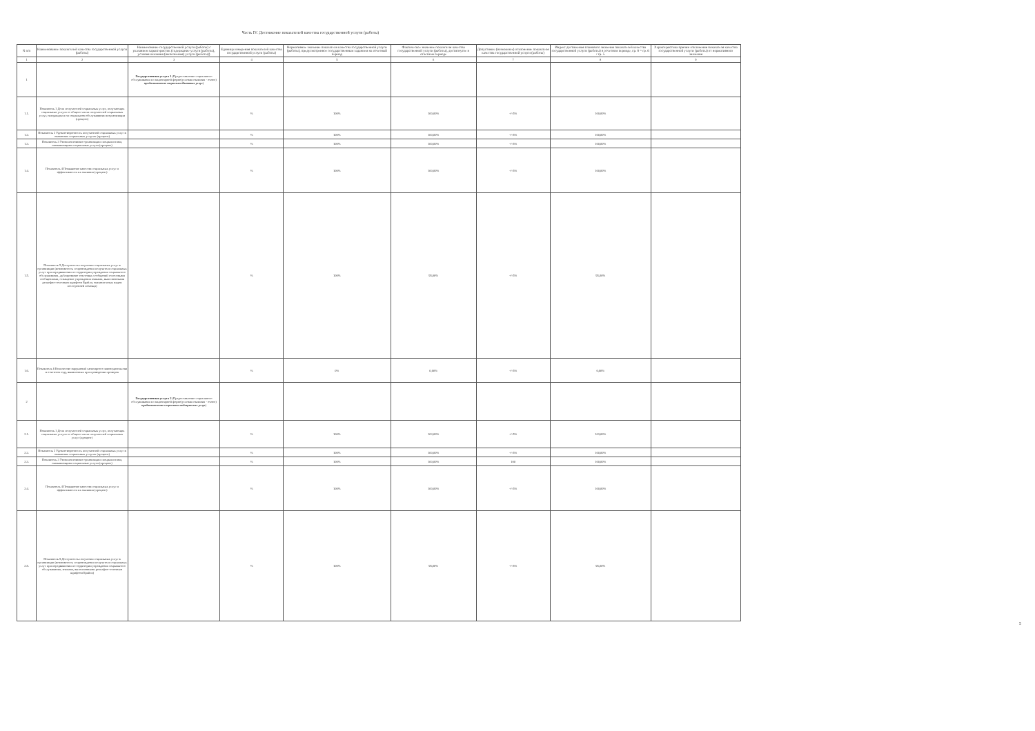Часть IV. Достижение показателей качества государственной услуги (работы)
| N п/п | Наименование показателей качества государственной услуги (работы) | Наименование государственной услуги (работы) с указанием характеристик (содержание услуги (работы), условия оказания (выполнения) услуги (работы)) | Единица измерения показателей качества государственной услуги (работы) | Нормативное значение показателя качества государственной услуги (работы), предусмотренное государственным заданием на отчетный период | Фактическое значение показателя качества государственной услуги (работы), достигнутое в отчетном периоде | Допустимое (возможное) отклонение показателя качества государственной услуги (работы) | Индекс достижения планового значения показателей качества государственной услуги (работы) в отчетном периоде, гр. 8 = гр. 6 / гр. 5 | Характеристика причин отклонения показателя качества государственной услуги (работы) от нормативного значения |
| --- | --- | --- | --- | --- | --- | --- | --- | --- |
| 1 | 2 | 3 | 4 | 5 | 6 | 7 | 8 | 9 |
| 1 | | Государственная услуга 1 (Предоставление социального обслуживания в стационарной форме(условия оказания - очное) предоставление социально-бытовых услуг ) | | | | | | |
| 1.1. | Показатель 1 Доля получателей социальных услуг, получающих социальные услуги от общего числа получателей социальных услуг, находящихся на социальном обслуживании в организации (процент) | | % | 100% | 100,00% | +/-5% | 100,00% | |
| 1.2. | Показатель 2 Удовлетворенность получателей социальных услуг в оказанных социальных услугах (процент) | | % | 100% | 100,00% | +/-5% | 100,00% | |
| 1.3. | Показатель 3 Укомплектование организации специалистами, оказывающими социальные услуги (процент) | | % | 100% | 100,00% | +/-5% | 100,00% | |
| 1.4. | Показатель 4 Повышение качества социальных услуг и эффективности их оказания (процент) | | % | 100% | 100,00% | +/-5% | 100,00% | |
| 1.5. | Показатель 5 Доступность получения социальных услуг в организации (возможность сопровождения получателя социальных услуг при передвижении по территории учреждения социального обслуживания, дублирование текстовых сообщений голосовыми сообщениями, оснащение учреждения знаками, выполненными рельефно-точечным шрифтом Брайля, оказание иных видов посторонней помощи) | | % | 100% | 95,00% | +/-5% | 95,00% | |
| 1.6. | Показатель 6 Количество нарушений санитарного законодательства в отчетном году, выявленных при проведении проверок | | % | 0% | 0,00% | +/-5% | 0,00% | |
| 2 | | Государственная услуга 2 (Предоставление социального обслуживания в стационарной форме(условия оказания - очное) предоставление социально-медицинских услуг ) | | | | | | |
| 2.1. | Показатель 1 Доля получателей социальных услуг, получающих социальные услуги от общего числа получателей социальных услуг (процент) | | % | 100% | 103,00% | +/-5% | 103,00% | |
| 2.2. | Показатель 2 Удовлетворенность получателей социальных услуг в оказанных социальных услугах (процент) | | % | 100% | 100,00% | +/-5% | 100,00% | |
| 2.3. | Показатель 3 Укомплектование организации специалистами, оказывающими социальные услуги (процент) | | % | 100% | 100,00% | 100 | 100,00% | |
| 2.4. | Показатель 4 Повышение качества социальных услуг и эффективности их оказания (процент) | | % | 100% | 100,00% | +/-5% | 100,00% | |
| 2.5. | Показатель 5 Доступность получения социальных услуг в организации (возможность сопровождения получателя социальных услуг при передвижении по территории учреждения социального обслуживания, знаками, выполненными рельефно-точечным шрифтом Брайля) | | % | 100% | 95,00% | +/-5% | 95,00% | |
5